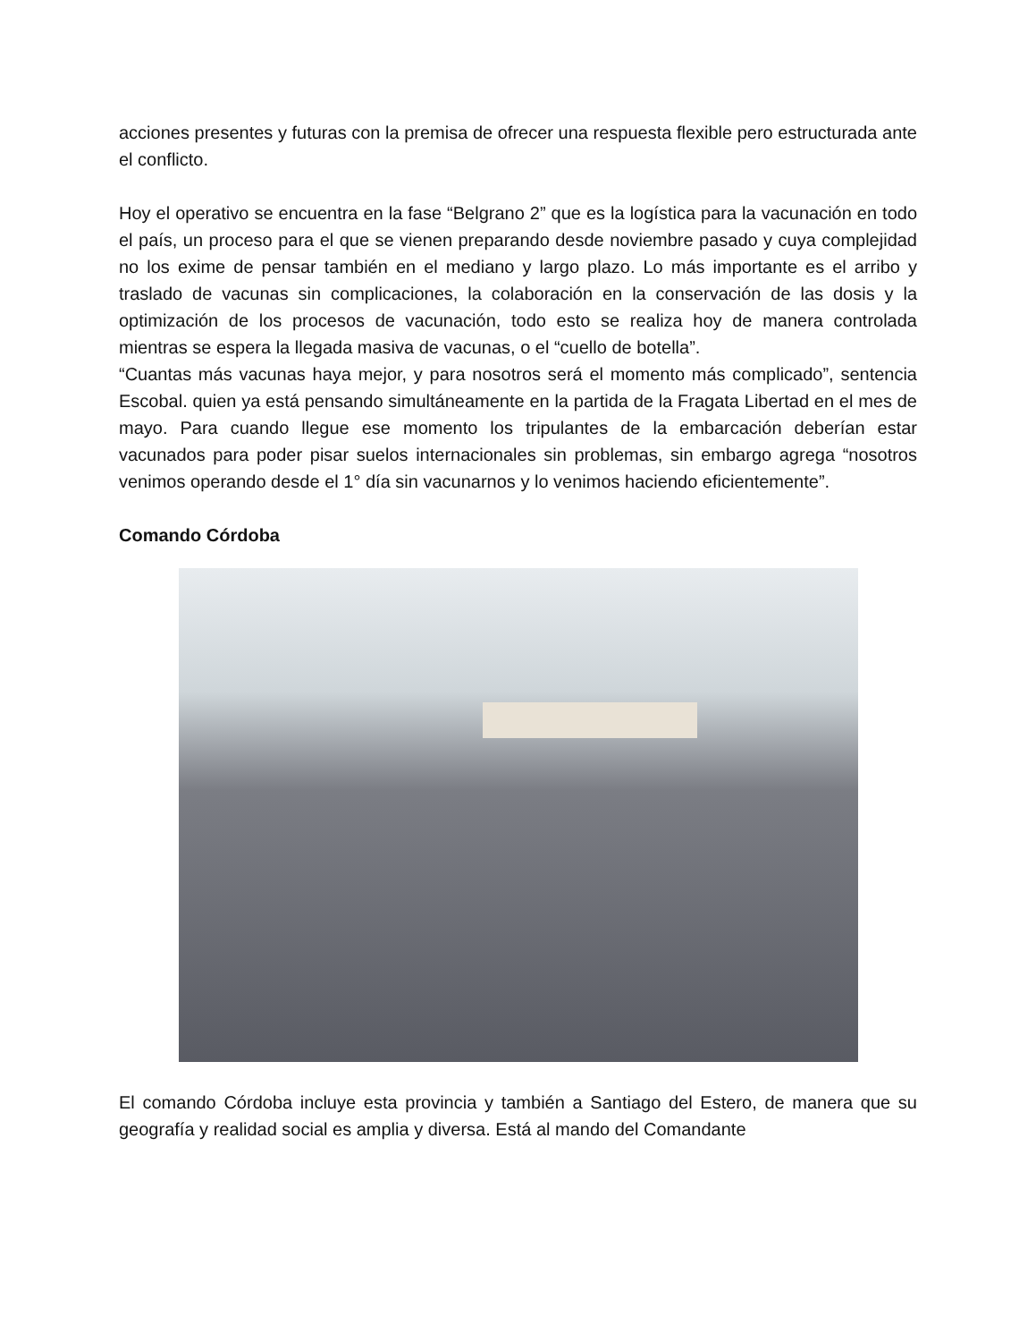acciones presentes y futuras con la premisa de ofrecer una respuesta flexible pero estructurada ante el conflicto.
Hoy el operativo se encuentra en la fase “Belgrano 2” que es la logística para la vacunación en todo el país, un proceso para el que se vienen preparando desde noviembre pasado y cuya complejidad no los exime de pensar también en el mediano y largo plazo. Lo más importante es el arribo y traslado de vacunas sin complicaciones, la colaboración en la conservación de las dosis y la optimización de los procesos de vacunación, todo esto se realiza hoy de manera controlada mientras se espera la llegada masiva de vacunas, o el “cuello de botella”.
“Cuantas más vacunas haya mejor, y para nosotros será el momento más complicado”, sentencia Escobal. quien ya está pensando simultáneamente en la partida de la Fragata Libertad en el mes de mayo. Para cuando llegue ese momento los tripulantes de la embarcación deberían estar vacunados para poder pisar suelos internacionales sin problemas, sin embargo agrega “nosotros venimos operando desde el 1° día sin vacunarnos y lo venimos haciendo eficientemente”.
Comando Córdoba
El comando Córdoba incluye esta provincia y también a Santiago del Estero, de manera que su geografía y realidad social es amplia y diversa. Está al mando del Comandante